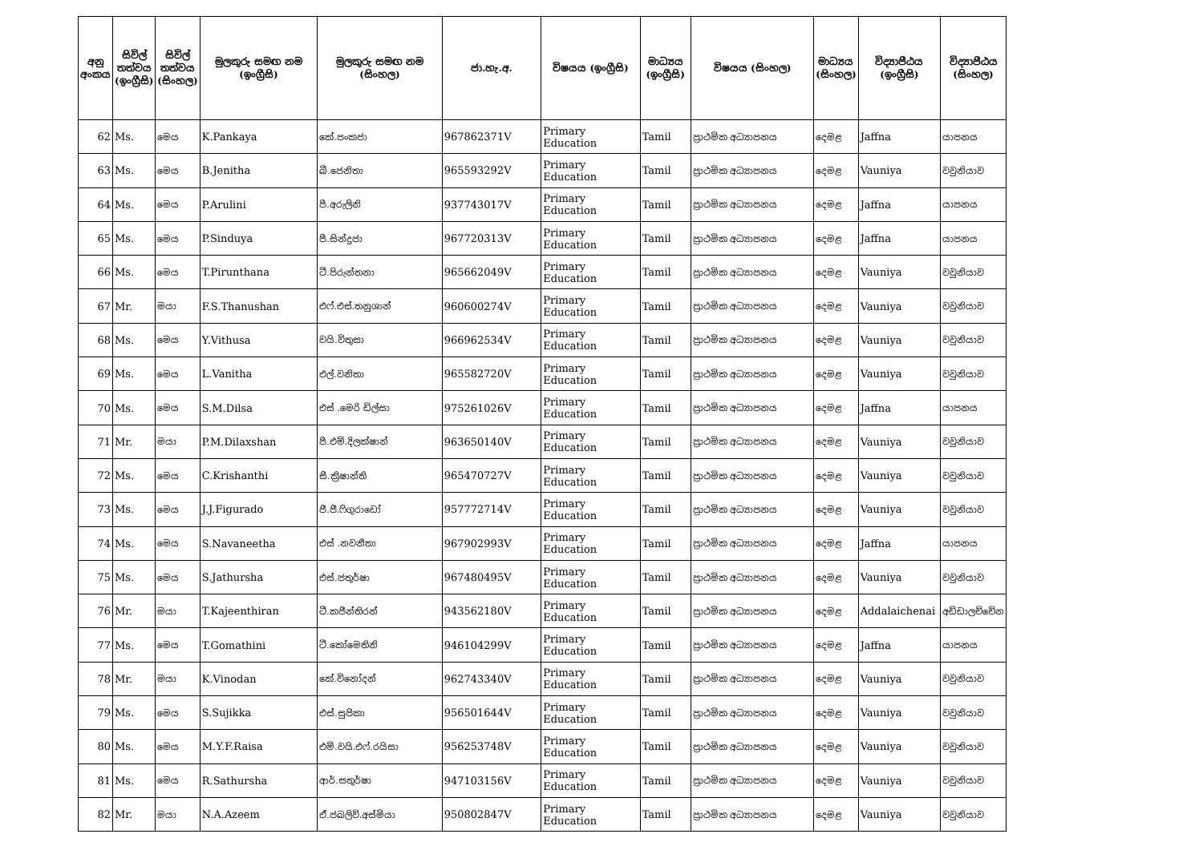| අනු අංකය | සිවිල් තත්වය (ඉංග්‍රීසි) | සිවිල් තත්වය (සිංහල) | මුලකුරු සමඟ නම (ඉංග්‍රීසි) | මුලකුරු සමඟ නම (සිංහල) | ජා.හැ.අ. | විෂයය (ඉංග්‍රීසි) | මාධ්‍යය (ඉංග්‍රීසි) | විෂයය (සිංහල) | මාධ්‍යය (සිංහල) | විද්‍යාපීඨය (ඉංග්‍රීසි) | විද්‍යාපීඨය (සිංහල) |
| --- | --- | --- | --- | --- | --- | --- | --- | --- | --- | --- | --- |
| 62 | Ms. | මෙය | K.Pankaya | කේ.පංකජා | 967862371V | Primary Education | Tamil | ප්‍රාථමික අධ්‍යාපනය | දෙමළ | Jaffna | යාපනය |
| 63 | Ms. | මෙය | B.Jenitha | බී.ජෙනිතා | 965593292V | Primary Education | Tamil | ප්‍රාථමික අධ්‍යාපනය | දෙමළ | Vauniya | වවුනියාව |
| 64 | Ms. | මෙය | P.Arulini | පී.අරුලිනි | 937743017V | Primary Education | Tamil | ප්‍රාථමික අධ්‍යාපනය | දෙමළ | Jaffna | යාපනය |
| 65 | Ms. | මෙය | P.Sinduya | පී.සින්දුජා | 967720313V | Primary Education | Tamil | ප්‍රාථමික අධ්‍යාපනය | දෙමළ | Jaffna | යාපනය |
| 66 | Ms. | මෙය | T.Pirunthana | ටී.පිරුන්තනා | 965662049V | Primary Education | Tamil | ප්‍රාථමික අධ්‍යාපනය | දෙමළ | Vauniya | වවුනියාව |
| 67 | Mr. | මයා | F.S.Thanushan | එෆ්.එස්.තනුශාන් | 960600274V | Primary Education | Tamil | ප්‍රාථමික අධ්‍යාපනය | දෙමළ | Vauniya | වවුනියාව |
| 68 | Ms. | මෙය | Y.Vithusa | වයි.විතුසා | 966962534V | Primary Education | Tamil | ප්‍රාථමික අධ්‍යාපනය | දෙමළ | Vauniya | වවුනියාව |
| 69 | Ms. | මෙය | L.Vanitha | එල්.වනිතා | 965582720V | Primary Education | Tamil | ප්‍රාථමික අධ්‍යාපනය | දෙමළ | Vauniya | වවුනියාව |
| 70 | Ms. | මෙය | S.M.Dilsa | එස් .මෙරි ඩිල්සා | 975261026V | Primary Education | Tamil | ප්‍රාථමික අධ්‍යාපනය | දෙමළ | Jaffna | යාපනය |
| 71 | Mr. | මයා | P.M.Dilaxshan | පී.එම්.දිලක්ෂාන් | 963650140V | Primary Education | Tamil | ප්‍රාථමික අධ්‍යාපනය | දෙමළ | Vauniya | වවුනියාව |
| 72 | Ms. | මෙය | C.Krishanthi | සී.ක්‍රිෂාන්ති | 965470727V | Primary Education | Tamil | ප්‍රාථමික අධ්‍යාපනය | දෙමළ | Vauniya | වවුනියාව |
| 73 | Ms. | මෙය | J.J.Figurado | ජී.ජී.ෆිගුරාඩෝ | 957772714V | Primary Education | Tamil | ප්‍රාථමික අධ්‍යාපනය | දෙමළ | Vauniya | වවුනියාව |
| 74 | Ms. | මෙය | S.Navaneetha | එස් .නවනීතා | 967902993V | Primary Education | Tamil | ප්‍රාථමික අධ්‍යාපනය | දෙමළ | Jaffna | යාපනය |
| 75 | Ms. | මෙය | S.Jathursha | එස්.ජතුර්ෂා | 967480495V | Primary Education | Tamil | ප්‍රාථමික අධ්‍යාපනය | දෙමළ | Vauniya | වවුනියාව |
| 76 | Mr. | මයා | T.Kajeenthiran | ටී.කජීන්තිරන් | 943562180V | Primary Education | Tamil | ප්‍රාථමික අධ්‍යාපනය | දෙමළ | Addalaichenai | අඩ්ඩාලච්චේන |
| 77 | Ms. | මෙය | T.Gomathini | ටී.කෝමෙතිනි | 946104299V | Primary Education | Tamil | ප්‍රාථමික අධ්‍යාපනය | දෙමළ | Jaffna | යාපනය |
| 78 | Mr. | මයා | K.Vinodan | කේ.විනෝදන් | 962743340V | Primary Education | Tamil | ප්‍රාථමික අධ්‍යාපනය | දෙමළ | Vauniya | වවුනියාව |
| 79 | Ms. | මෙය | S.Sujikka | එස්.සුජිකා | 956501644V | Primary Education | Tamil | ප්‍රාථමික අධ්‍යාපනය | දෙමළ | Vauniya | වවුනියාව |
| 80 | Ms. | මෙය | M.Y.F.Raisa | එම්.වයි.එෆ්.රයිසා | 956253748V | Primary Education | Tamil | ප්‍රාථමික අධ්‍යාපනය | දෙමළ | Vauniya | වවුනියාව |
| 81 | Ms. | මෙය | R.Sathursha | ආර්.සතුර්ෂා | 947103156V | Primary Education | Tamil | ප්‍රාථමික අධ්‍යාපනය | දෙමළ | Vauniya | වවුනියාව |
| 82 | Mr. | මයා | N.A.Azeem | ඒ.ජබලිව්.අස්මියා | 950802847V | Primary Education | Tamil | ප්‍රාථමික අධ්‍යාපනය | දෙමළ | Vauniya | වවුනියාව |